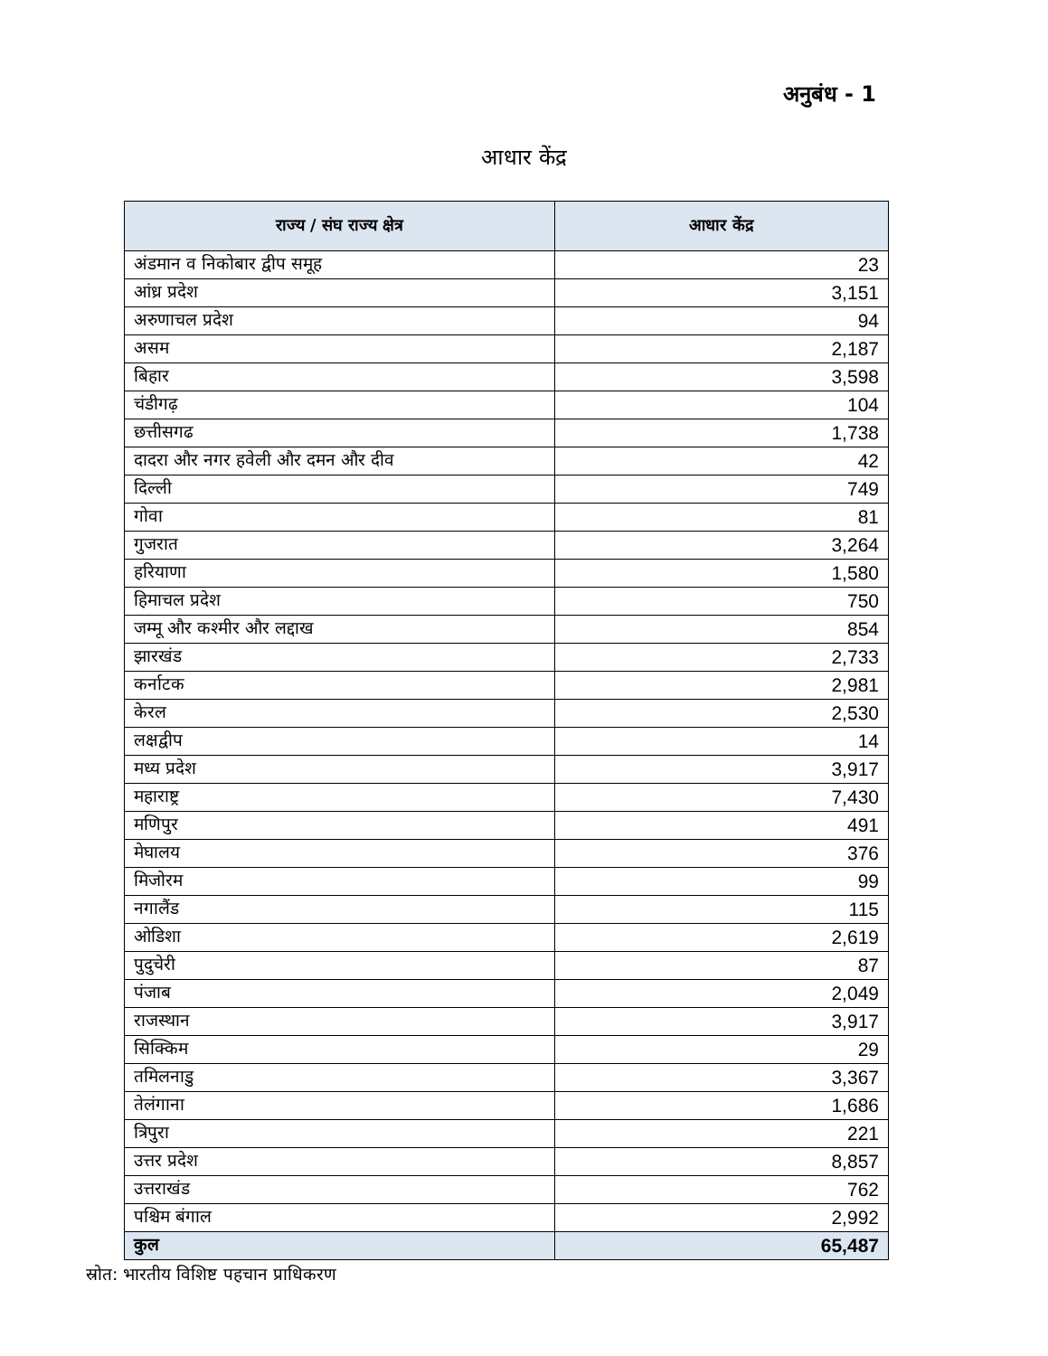अनुबंध - 1
आधार केंद्र
| राज्य / संघ राज्य क्षेत्र | आधार केंद्र |
| --- | --- |
| अंडमान व निकोबार द्वीप समूह | 23 |
| आंध्र प्रदेश | 3,151 |
| अरुणाचल प्रदेश | 94 |
| असम | 2,187 |
| बिहार | 3,598 |
| चंडीगढ़ | 104 |
| छत्तीसगढ | 1,738 |
| दादरा और नगर हवेली और दमन और दीव | 42 |
| दिल्ली | 749 |
| गोवा | 81 |
| गुजरात | 3,264 |
| हरियाणा | 1,580 |
| हिमाचल प्रदेश | 750 |
| जम्मू और कश्मीर और लद्दाख | 854 |
| झारखंड | 2,733 |
| कर्नाटक | 2,981 |
| केरल | 2,530 |
| लक्षद्वीप | 14 |
| मध्य प्रदेश | 3,917 |
| महाराष्ट्र | 7,430 |
| मणिपुर | 491 |
| मेघालय | 376 |
| मिजोरम | 99 |
| नगालैंड | 115 |
| ओडिशा | 2,619 |
| पुदुचेरी | 87 |
| पंजाब | 2,049 |
| राजस्थान | 3,917 |
| सिक्किम | 29 |
| तमिलनाडु | 3,367 |
| तेलंगाना | 1,686 |
| त्रिपुरा | 221 |
| उत्तर प्रदेश | 8,857 |
| उत्तराखंड | 762 |
| पश्चिम बंगाल | 2,992 |
| कुल | 65,487 |
स्रोत: भारतीय विशिष्ट पहचान प्राधिकरण